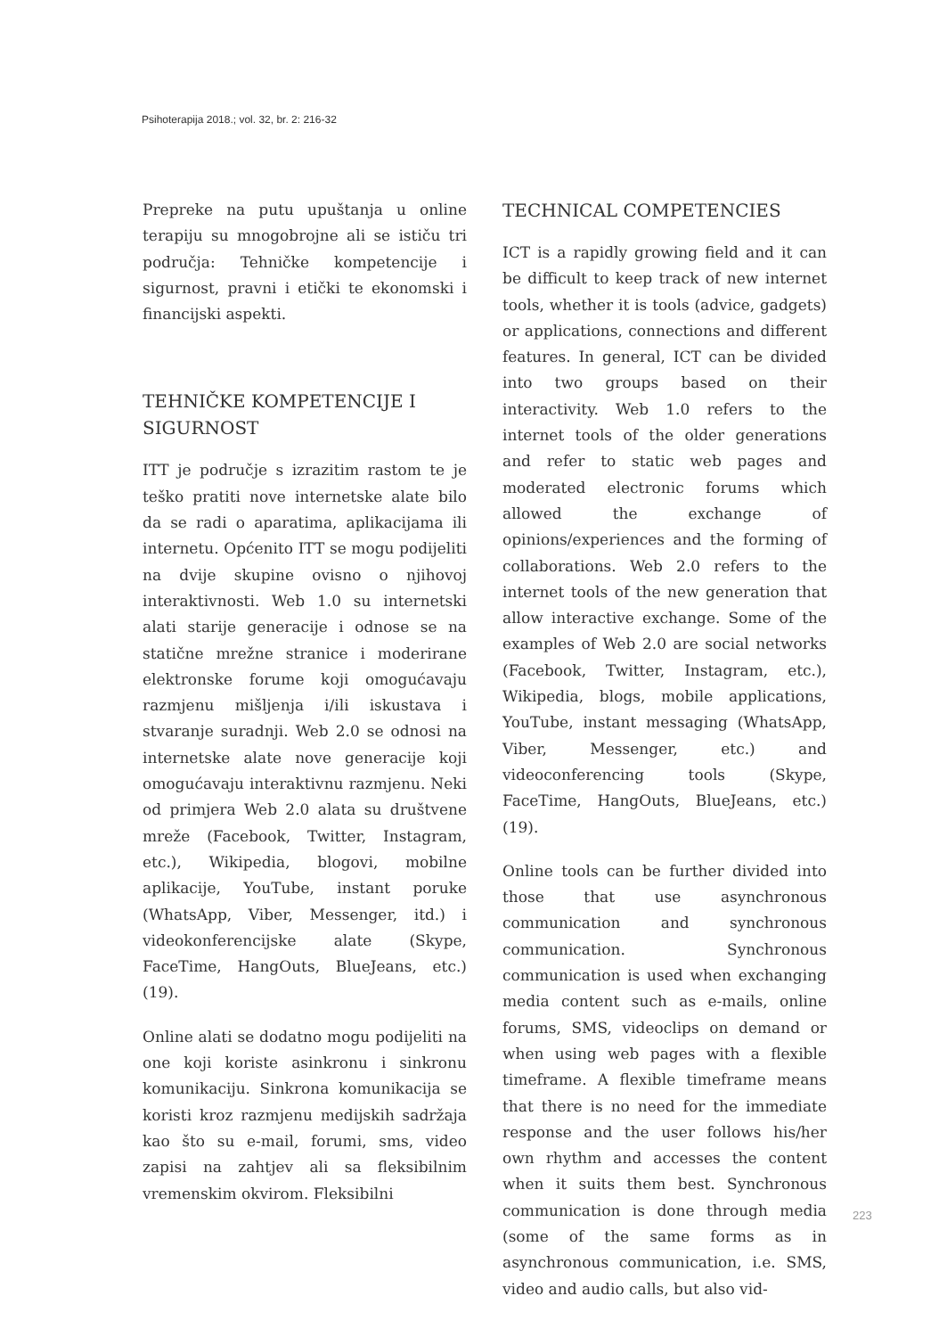Psihoterapija 2018.; vol. 32, br. 2: 216-32
Prepreke na putu upuštanja u online terapiju su mnogobrojne ali se ističu tri područja: Tehničke kompetencije i sigurnost, pravni i etički te ekonomski i financijski aspekti.
TEHNIČKE KOMPETENCIJE I SIGURNOST
ITT je područje s izrazitim rastom te je teško pratiti nove internetske alate bilo da se radi o aparatima, aplikacijama ili internetu. Općenito ITT se mogu podijeliti na dvije skupine ovisno o njihovoj interaktivnosti. Web 1.0 su internetski alati starije generacije i odnose se na statične mrežne stranice i moderirane elektronske forume koji omogućavaju razmjenu mišljenja i/ili iskustava i stvaranje suradnji. Web 2.0 se odnosi na internetske alate nove generacije koji omogućavaju interaktivnu razmjenu. Neki od primjera Web 2.0 alata su društvene mreže (Facebook, Twitter, Instagram, etc.), Wikipedia, blogovi, mobilne aplikacije, YouTube, instant poruke (WhatsApp, Viber, Messenger, itd.) i videokonferencijske alate (Skype, FaceTime, HangOuts, BlueJeans, etc.)(19).
Online alati se dodatno mogu podijeliti na one koji koriste asinkronu i sinkronu komunikaciju. Sinkrona komunikacija se koristi kroz razmjenu medijskih sadržaja kao što su e-mail, forumi, sms, video zapisi na zahtjev ali sa fleksibilnim vremenskim okvirom. Fleksibilni
TECHNICAL COMPETENCIES
ICT is a rapidly growing field and it can be difficult to keep track of new internet tools, whether it is tools (advice, gadgets) or applications, connections and different features. In general, ICT can be divided into two groups based on their interactivity. Web 1.0 refers to the internet tools of the older generations and refer to static web pages and moderated electronic forums which allowed the exchange of opinions/experiences and the forming of collaborations. Web 2.0 refers to the internet tools of the new generation that allow interactive exchange. Some of the examples of Web 2.0 are social networks (Facebook, Twitter, Instagram, etc.), Wikipedia, blogs, mobile applications, YouTube, instant messaging (WhatsApp, Viber, Messenger, etc.) and videoconferencing tools (Skype, FaceTime, HangOuts, BlueJeans, etc.) (19).
Online tools can be further divided into those that use asynchronous communication and synchronous communication. Synchronous communication is used when exchanging media content such as e-mails, online forums, SMS, videoclips on demand or when using web pages with a flexible timeframe. A flexible timeframe means that there is no need for the immediate response and the user follows his/her own rhythm and accesses the content when it suits them best. Synchronous communication is done through media (some of the same forms as in asynchronous communication, i.e. SMS, video and audio calls, but also vid-
223